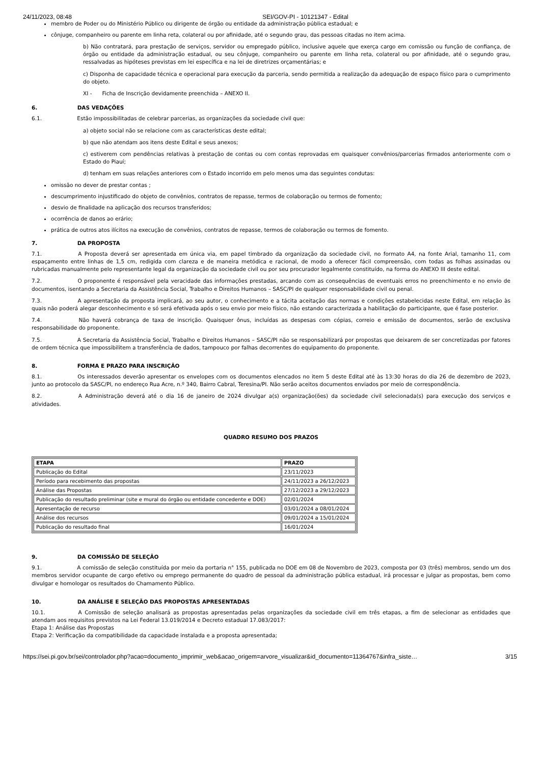24/11/2023, 08:48 SEI/GOV-PI - 10121347 - Edital
membro de Poder ou do Ministério Público ou dirigente de órgão ou entidade da administração pública estadual; e
cônjuge, companheiro ou parente em linha reta, colateral ou por afinidade, até o segundo grau, das pessoas citadas no item acima.
b) Não contratará, para prestação de serviços, servidor ou empregado público, inclusive aquele que exerça cargo em comissão ou função de confiança, de órgão ou entidade da administração estadual, ou seu cônjuge, companheiro ou parente em linha reta, colateral ou por afinidade, até o segundo grau, ressalvadas as hipóteses previstas em lei específica e na lei de diretrizes orçamentárias; e
c) Disponha de capacidade técnica e operacional para execução da parceria, sendo permitida a realização da adequação de espaço físico para o cumprimento do objeto.
XI - Ficha de Inscrição devidamente preenchida – ANEXO II.
6. DAS VEDAÇÕES
6.1. Estão impossibilitadas de celebrar parcerias, as organizações da sociedade civil que:
a) objeto social não se relacione com as características deste edital;
b) que não atendam aos itens deste Edital e seus anexos;
c) estiverem com pendências relativas à prestação de contas ou com contas reprovadas em quaisquer convênios/parcerias firmados anteriormente com o Estado do Piauí;
d) tenham em suas relações anteriores com o Estado incorrido em pelo menos uma das seguintes condutas:
omissão no dever de prestar contas ;
descumprimento injustificado do objeto de convênios, contratos de repasse, termos de colaboração ou termos de fomento;
desvio de finalidade na aplicação dos recursos transferidos;
ocorrência de danos ao erário;
prática de outros atos ilícitos na execução de convênios, contratos de repasse, termos de colaboração ou termos de fomento.
7. DA PROPOSTA
7.1. A Proposta deverá ser apresentada em única via, em papel timbrado da organização da sociedade civil, no formato A4, na fonte Arial, tamanho 11, com espaçamento entre linhas de 1,5 cm, redigida com clareza e de maneira metódica e racional, de modo a oferecer fácil compreensão, com todas as folhas assinadas ou rubricadas manualmente pelo representante legal da organização da sociedade civil ou por seu procurador legalmente constituído, na forma do ANEXO III deste edital.
7.2. O proponente é responsável pela veracidade das informações prestadas, arcando com as consequências de eventuais erros no preenchimento e no envio de documentos, isentando a Secretaria da Assistência Social, Trabalho e Direitos Humanos – SASC/PI de qualquer responsabilidade civil ou penal.
7.3. A apresentação da proposta implicará, ao seu autor, o conhecimento e a tácita aceitação das normas e condições estabelecidas neste Edital, em relação às quais não poderá alegar desconhecimento e só será efetivada após o seu envio por meio físico, não estando caracterizada a habilitação do participante, que é fase posterior.
7.4. Não haverá cobrança de taxa de inscrição. Quaisquer ônus, incluídas as despesas com cópias, correio e emissão de documentos, serão de exclusiva responsabilidade do proponente.
7.5. A Secretaria da Assistência Social, Trabalho e Direitos Humanos – SASC/PI não se responsabilizará por propostas que deixarem de ser concretizadas por fatores de ordem técnica que impossibilitem a transferência de dados, tampouco por falhas decorrentes do equipamento do proponente.
8. FORMA E PRAZO PARA INSCRIÇÃO
8.1. Os interessados deverão apresentar os envelopes com os documentos elencados no item 5 deste Edital até às 13:30 horas do dia 26 de dezembro de 2023, junto ao protocolo da SASC/PI, no endereço Rua Acre, n.º 340, Bairro Cabral, Teresina/PI. Não serão aceitos documentos enviados por meio de correspondência.
8.2. A Administração deverá até o dia 16 de janeiro de 2024 divulgar a(s) organização(ões) da sociedade civil selecionada(s) para execução dos serviços e atividades.
QUADRO RESUMO DOS PRAZOS
| ETAPA | PRAZO |
| --- | --- |
| Publicação do Edital | 23/11/2023 |
| Período para recebimento das propostas | 24/11/2023 a 26/12/2023 |
| Análise das Propostas | 27/12/2023 a 29/12/2023 |
| Publicação do resultado preliminar (site e mural do órgão ou entidade concedente e DOE) | 02/01/2024 |
| Apresentação de recurso | 03/01/2024 a 08/01/2024 |
| Análise dos recursos | 09/01/2024 a 15/01/2024 |
| Publicação do resultado final | 16/01/2024 |
9. DA COMISSÃO DE SELEÇÃO
9.1. A comissão de seleção constituída por meio da portaria n° 155, publicada no DOE em 08 de Novembro de 2023, composta por 03 (três) membros, sendo um dos membros servidor ocupante de cargo efetivo ou emprego permanente do quadro de pessoal da administração pública estadual, irá processar e julgar as propostas, bem como divulgar e homologar os resultados do Chamamento Público.
10. DA ANÁLISE E SELEÇÃO DAS PROPOSTAS APRESENTADAS
10.1. A Comissão de seleção analisará as propostas apresentadas pelas organizações da sociedade civil em três etapas, a fim de selecionar as entidades que atendam aos requisitos previstos na Lei Federal 13.019/2014 e Decreto estadual 17.083/2017:
Etapa 1: Análise das Propostas
Etapa 2: Verificação da compatibilidade da capacidade instalada e a proposta apresentada;
https://sei.pi.gov.br/sei/controlador.php?acao=documento_imprimir_web&acao_origem=arvore_visualizar&id_documento=11364767&infra_siste… 3/15